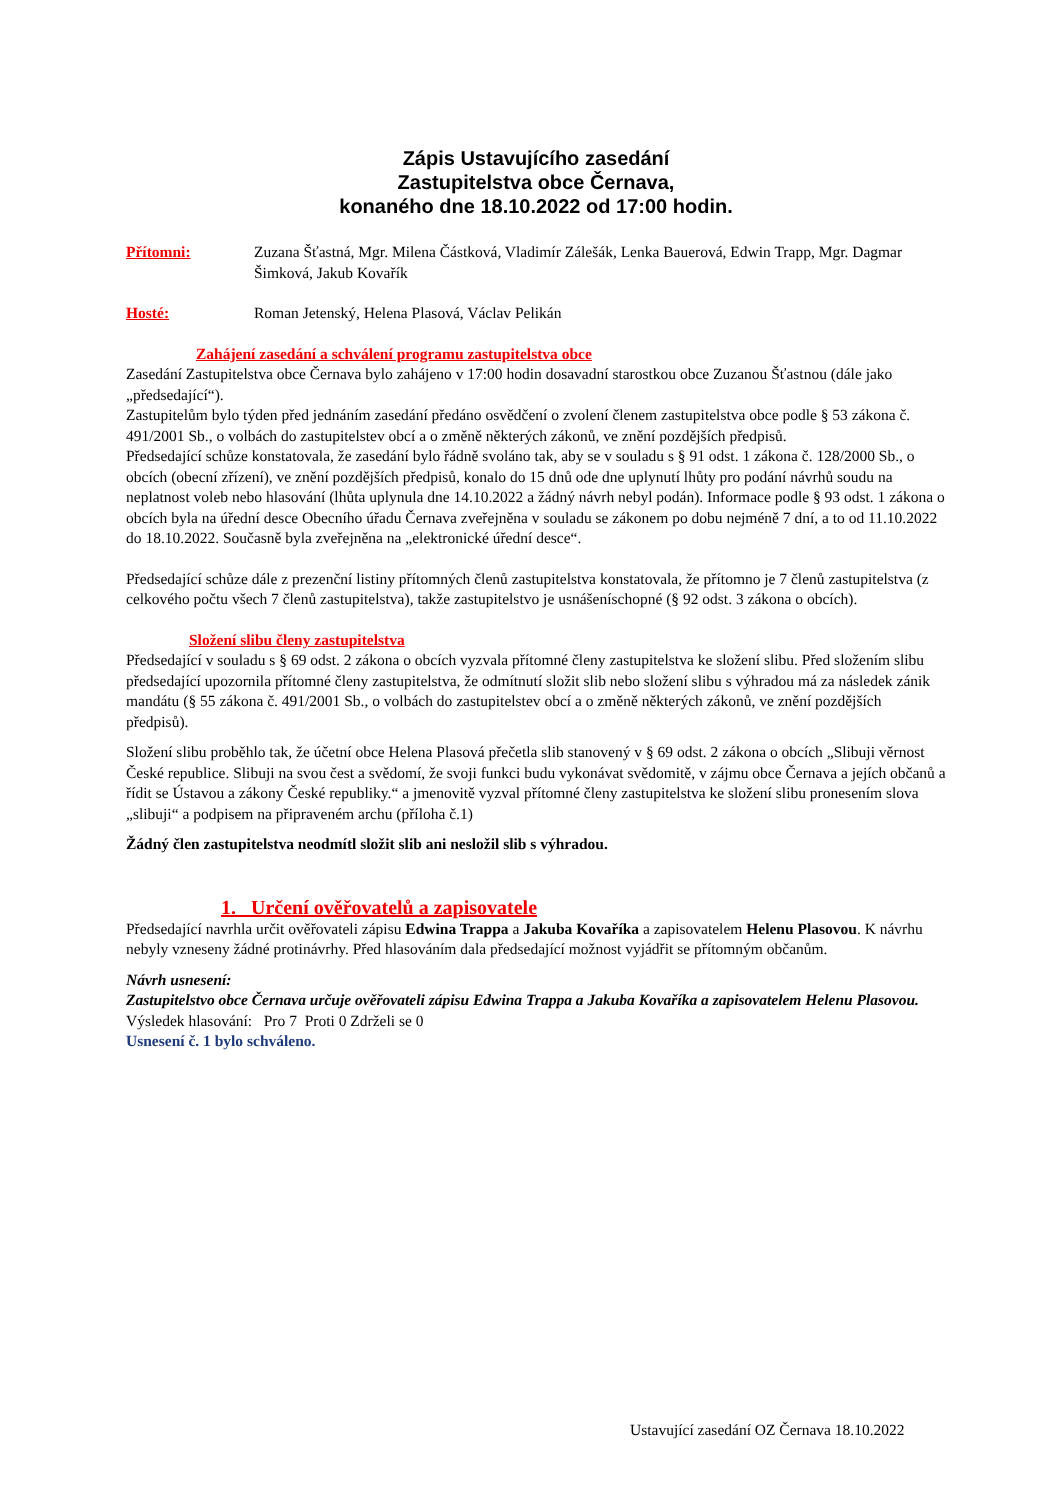Zápis Ustavujícího zasedání
Zastupitelstva obce Černava,
konaného dne 18.10.2022 od 17:00 hodin.
Přítomni: Zuzana Šťastná, Mgr. Milena Částková, Vladimír Zálešák, Lenka Bauerová, Edwin Trapp, Mgr. Dagmar Šimková, Jakub Kovařík
Hosté: Roman Jetenský, Helena Plasová, Václav Pelikán
Zahájení zasedání a schválení programu zastupitelstva obce
Zasedání Zastupitelstva obce Černava bylo zahájeno v 17:00 hodin dosavadní starostkou obce Zuzanou Šťastnou (dále jako „předsedající“).
Zastupitelům bylo týden před jednáním zasedání předáno osvědčení o zvolení členem zastupitelstva obce podle § 53 zákona č. 491/2001 Sb., o volbách do zastupitelstev obcí a o změně některých zákonů, ve znění pozdějších předpisů.
Předsedající schůze konstatovala, že zasedání bylo řádně svoláno tak, aby se v souladu s § 91 odst. 1 zákona č. 128/2000 Sb., o obcích (obecní zřízení), ve znění pozdějších předpisů, konalo do 15 dnů ode dne uplynutí lhůty pro podání návrhů soudu na neplatnost voleb nebo hlasování (lhůta uplynula dne 14.10.2022 a žádný návrh nebyl podán). Informace podle § 93 odst. 1 zákona o obcích byla na úřední desce Obecního úřadu Černava zveřejněna v souladu se zákonem po dobu nejméně 7 dní, a to od 11.10.2022 do 18.10.2022. Současně byla zveřejněna na „elektronické úřední desce“.
Předsedající schůze dále z prezenční listiny přítomných členů zastupitelstva konstatovala, že přítomno je 7 členů zastupitelstva (z celkového počtu všech 7 členů zastupitelstva), takže zastupitelstvo je usnášeníschopné (§ 92 odst. 3 zákona o obcích).
Složení slibu členy zastupitelstva
Předsedající v souladu s § 69 odst. 2 zákona o obcích vyzvala přítomné členy zastupitelstva ke složení slibu. Před složením slibu předsedající upozornila přítomné členy zastupitelstva, že odmítnutí složit slib nebo složení slibu s výhradou má za následek zánik mandátu (§ 55 zákona č. 491/2001 Sb., o volbách do zastupitelstev obcí a o změně některých zákonů, ve znění pozdějších předpisů).
Složení slibu proběhlo tak, že účetní obce Helena Plasová přečetla slib stanovený v § 69 odst. 2 zákona o obcích „Slibuji věrnost České republice. Slibuji na svou čest a svědomí, že svoji funkci budu vykonávat svědomitě, v zájmu obce Černava a jejích občanů a řídit se Ústavou a zákony České republiky.“ a jmenovitě vyzval přítomné členy zastupitelstva ke složení slibu pronesením slova „slibuji“ a podpisem na připraveném archu (příloha č.1)
Žádný člen zastupitelstva neodmítl složit slib ani nesložil slib s výhradou.
1. Určení ověřovatelů a zapisovatele
Předsedající navrhla určit ověřovateli zápisu Edwina Trappa a Jakuba Kovaříka a zapisovatelem Helenu Plasovou. K návrhu nebyly vzneseny žádné protinávrhy. Před hlasováním dala předsedající možnost vyjádřit se přítomným občanům.
Návrh usnesení:
Zastupitelstvo obce Černava určuje ověřovateli zápisu Edwina Trappa a Jakuba Kovaříka a zapisovatelem Helenu Plasovou.
Výsledek hlasování: Pro 7 Proti 0 Zdrželi se 0
Usnesení č. 1 bylo schváleno.
Ustavující zasedání OZ Černava 18.10.2022